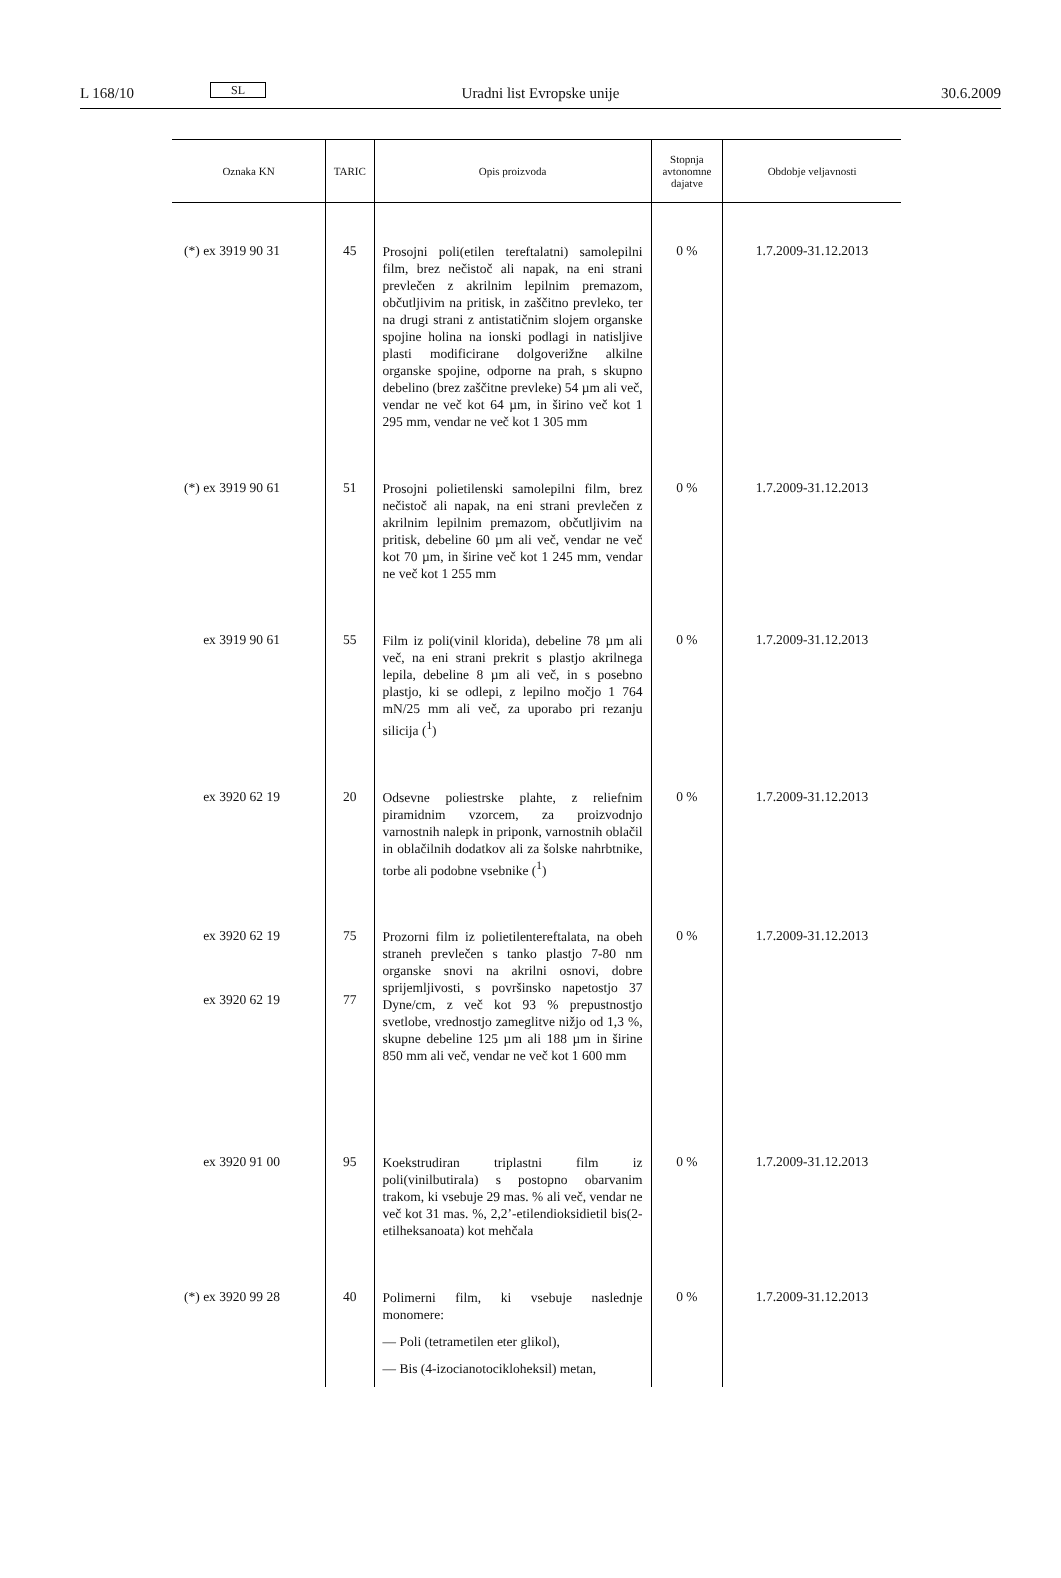L 168/10 SL Uradni list Evropske unije 30.6.2009
| Oznaka KN | TARIC | Opis proizvoda | Stopnja avtonomne dajatve | Obdobje veljavnosti |
| --- | --- | --- | --- | --- |
| (*) ex 3919 90 31 | 45 | Prosojni poli(etilen tereftalatni) samolepilni film, brez nečistoč ali napak, na eni strani prevlečen z akrilnim lepilnim premazom, občutljivim na pritisk, in zaščitno prevleko, ter na drugi strani z antistatičnim slojem organske spojine holina na ionski podlagi in natisljive plasti modificirane dolgoverižne alkilne organske spojine, odporne na prah, s skupno debelino (brez zaščitne prevleke) 54 µm ali več, vendar ne več kot 64 µm, in širino več kot 1 295 mm, vendar ne več kot 1 305 mm | 0 % | 1.7.2009-31.12.2013 |
| (*) ex 3919 90 61 | 51 | Prosojni polietilenski samolepilni film, brez nečistoč ali napak, na eni strani prevlečen z akrilnim lepilnim premazom, občutljivim na pritisk, debeline 60 µm ali več, vendar ne več kot 70 µm, in širine več kot 1 245 mm, vendar ne več kot 1 255 mm | 0 % | 1.7.2009-31.12.2013 |
| ex 3919 90 61 | 55 | Film iz poli(vinil klorida), debeline 78 µm ali več, na eni strani prekrit s plastjo akrilnega lepila, debeline 8 µm ali več, in s posebno plastjo, ki se odlepi, z lepilno močjo 1 764 mN/25 mm ali več, za uporabo pri rezanju silicija (<sup>1</sup>) | 0 % | 1.7.2009-31.12.2013 |
| ex 3920 62 19 | 20 | Odsevne poliestrske plahte, z reliefnim piramidnim vzorcem, za proizvodnjo varnostnih nalepk in priponk, varnostnih oblačil in oblačilnih dodatkov ali za šolske nahrbtnike, torbe ali podobne vsebnike (<sup>1</sup>) | 0 % | 1.7.2009-31.12.2013 |
| ex 3920 62 19 ex 3920 62 19 | 75 77 | Prozorni film iz polietilentereftalata, na obeh straneh prevlečen s tanko plastjo 7-80 nm organske snovi na akrilni osnovi, dobre sprijemljivosti, s površinsko napetostjo 37 Dyne/cm, z več kot 93 % prepustnostjo svetlobe, vrednostjo zameglitve nižjo od 1,3 %, skupne debeline 125 µm ali 188 µm in širine 850 mm ali več, vendar ne več kot 1 600 mm | 0 % | 1.7.2009-31.12.2013 |
| ex 3920 91 00 | 95 | Koekstrudiran triplastni film iz poli(vinilbutirala) s postopno obarvanim trakom, ki vsebuje 29 mas. % ali več, vendar ne več kot 31 mas. %, 2,2’-etilendioksidietil bis(2-etilheksanoata) kot mehčala | 0 % | 1.7.2009-31.12.2013 |
| (*) ex 3920 99 28 | 40 | Polimerni film, ki vsebuje naslednje monomere: — Poli (tetrametilen eter glikol), — Bis (4-izocianotocikloheksil) metan, | 0 % | 1.7.2009-31.12.2013 |